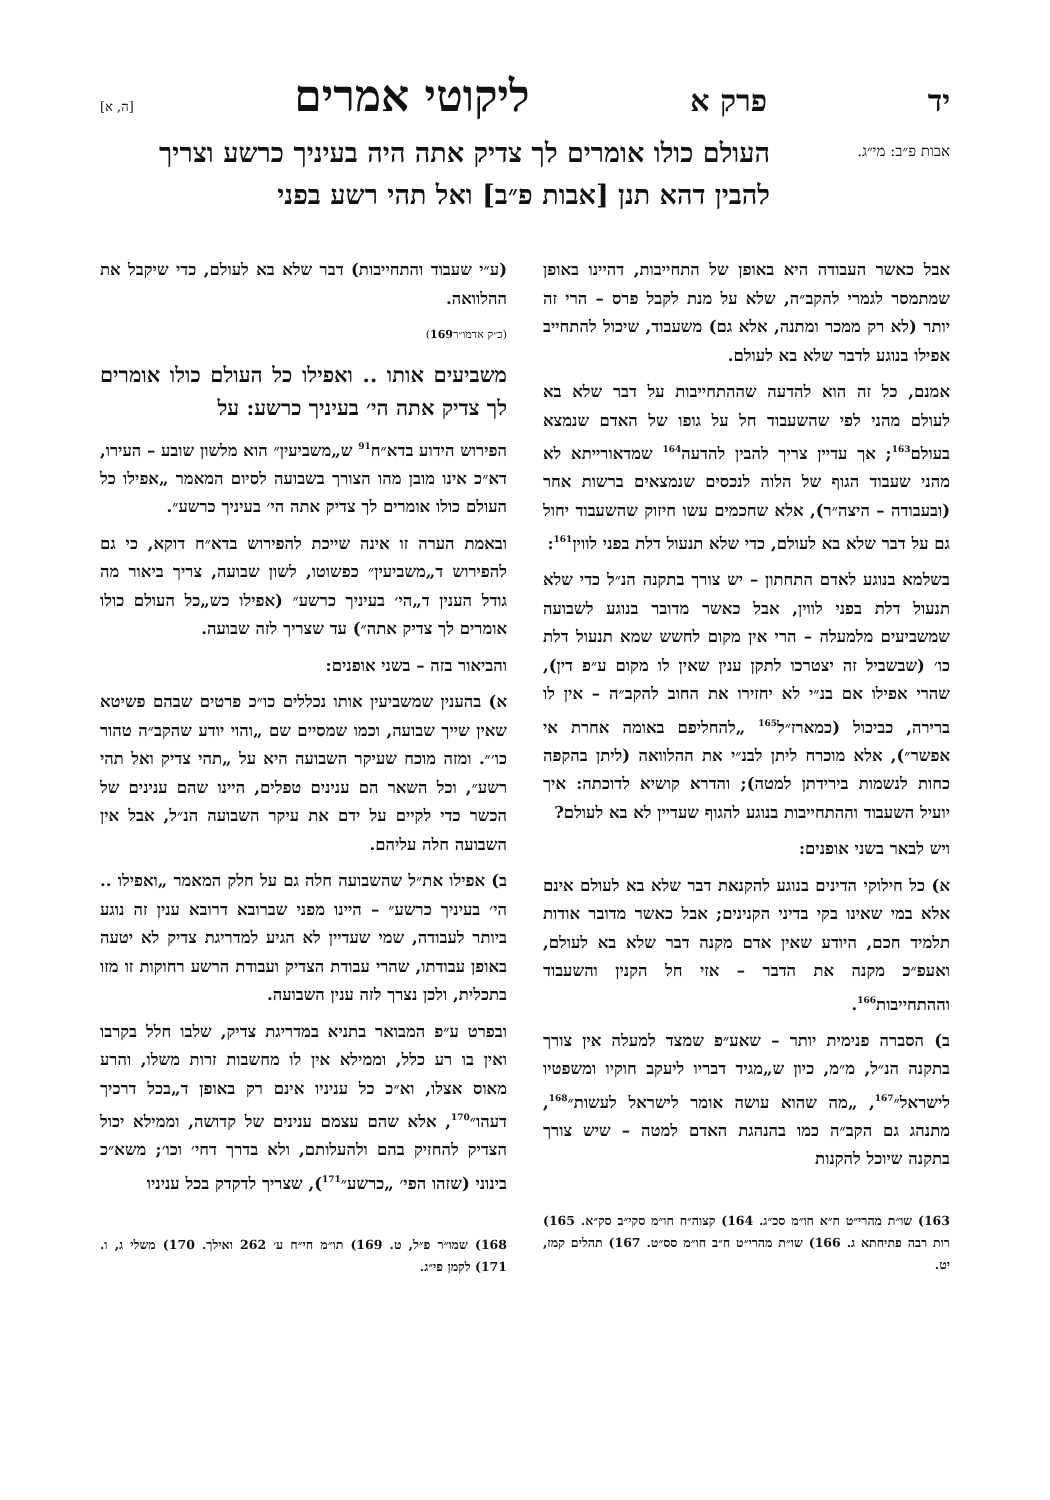יד פרק א ליקוטי אמרים [ה, א]
אבות פ״ב: מי״ג.
העולם כולו אומרים לך צדיק אתה היה בעיניך כרשע וצריך להבין דהא תנן [אבות פ״ב] ואל תהי רשע בפני
אבל כאשר העבודה היא באופן של התחייבות, דהיינו באופן שמתמסר לגמרי להקב״ה, שלא על מנת לקבל פרס – הרי זה יותר (לא רק ממכר ומתנה, אלא גם) משעבוד, שיכול להתחייב אפילו בנוגע לדבר שלא בא לעולם.
אמנם, כל זה הוא להדעה שההתחייבות על דבר שלא בא לעולם מהני לפי שהשעבוד חל על גופו של האדם שנמצא בעולם<sup>163</sup>; אך עדיין צריך להבין להדעה<sup>164</sup> שמדאורייתא לא מהני שעבוד הגוף של הלוה לנכסים שנמצאים ברשות אחר (ובעבודה – היצה״ר), אלא שחכמים עשו חיזוק שהשעבוד יחול גם על דבר שלא בא לעולם, כדי שלא תנעול דלת בפני לווין<sup>161</sup>:
בשלמא בנוגע לאדם התחתון – יש צורך בתקנה הנ״ל כדי שלא תנעול דלת בפני לווין, אבל כאשר מדובר בנוגע לשבועה שמשביעים מלמעלה – הרי אין מקום לחשש שמא תנעול דלת כו׳ (שבשביל זה יצטרכו לתקן ענין שאין לו מקום ע״פ דין), שהרי אפילו אם בנ״י לא יחזירו את החוב להקב״ה – אין לו ברירה, כביכול (כמארז״ל<sup>165</sup> „להחליפם באומה אחרת אי אפשר״), אלא מוכרח ליתן לבנ״י את ההלוואה (ליתן בהקפה כחות לנשמות בירידתן למטה); והדרא קושיא לדוכתה: איך יועיל השעבוד וההתחייבות בנוגע להגוף שעדיין לא בא לעולם?
ויש לבאר בשני אופנים:
א) כל חילוקי הדינים בנוגע להקנאת דבר שלא בא לעולם אינם אלא במי שאינו בקי בדיני הקנינים; אבל כאשר מדובר אודות תלמיד חכם, היודע שאין אדם מקנה דבר שלא בא לעולם, ואעפ״כ מקנה את הדבר – אזי חל הקנין והשעבוד וההתחייבות<sup>166</sup>.
ב) הסברה פנימית יותר – שאע״פ שמצד למעלה אין צורך בתקנה הנ״ל, מ״מ, כיון ש„מגיד דבריו ליעקב חוקיו ומשפטיו לישראל״<sup>167</sup>, „מה שהוא עושה אומר לישראל לעשות״<sup>168</sup>, מתנהג גם הקב״ה כמו בהנהגת האדם למטה – שיש צורך בתקנה שיוכל להקנות
163) שו״ת מהרי״ט ח״א חו״מ סכ״ג. 164) קצוה״ח חו״מ סקי״ב סק״א. 165) רות רבה פתיחתא ג. 166) שו״ת מהרי״ט ח״ב חו״מ סס״ט. 167) תהלים קמז, יט.
(ע״י שעבוד והתחייבות) דבר שלא בא לעולם, כדי שיקבל את ההלוואה.
(כ״ק אדמו״ר169)
משביעים אותו .. ואפילו כל העולם כולו אומרים לך צדיק אתה הי׳ בעיניך כרשע: על
הפירוש הידוע בדא״ח<sup>91</sup> ש„משביעין״ הוא מלשון שובע – העירו, דא״כ אינו מובן מהו הצורך בשבועה לסיום המאמר „אפילו כל העולם כולו אומרים לך צדיק אתה הי׳ בעיניך כרשע״.
ובאמת הערה זו אינה שייכת להפירוש בדא״ח דוקא, כי גם להפירוש ד„משביעין״ כפשוטו, לשון שבועה, צריך ביאור מה גודל הענין ד„הי׳ בעיניך כרשע״ (אפילו כש„כל העולם כולו אומרים לך צדיק אתה״) עד שצריך לזה שבועה.
והביאור בזה – בשני אופנים:
א) בהענין שמשביעין אותו נכללים כו״כ פרטים שבהם פשיטא שאין שייך שבועה, וכמו שמסיים שם „והוי יודע שהקב״ה טהור כו׳״. ומזה מוכח שעיקר השבועה היא על „תהי צדיק ואל תהי רשע״, וכל השאר הם ענינים טפלים, היינו שהם ענינים של הכשר כדי לקיים על ידם את עיקר השבועה הנ״ל, אבל אין השבועה חלה עליהם.
ב) אפילו את״ל שהשבועה חלה גם על חלק המאמר „ואפילו .. הי׳ בעיניך כרשע״ – היינו מפני שברובא דרובא ענין זה נוגע ביותר לעבודה, שמי שעדיין לא הגיע למדריגת צדיק לא יטעה באופן עבודתו, שהרי עבודת הצדיק ועבודת הרשע רחוקות זו מזו בתכלית, ולכן נצרך לזה ענין השבועה.
ובפרט ע״פ המבואר בתניא במדריגת צדיק, שלבו חלל בקרבו ואין בו רע כלל, וממילא אין לו מחשבות זרות משלו, והרע מאוס אצלו, וא״כ כל עניניו אינם רק באופן ד„בכל דרכיך דעהו״<sup>170</sup>, אלא שהם עצמם ענינים של קדושה, וממילא יכול הצדיק להחזיק בהם ולהעלותם, ולא בדרך דחי׳ וכו׳; משא״כ בינוני (שזהו הפי׳ „כרשע״<sup>171</sup>), שצריך לדקדק בכל עניניו
168) שמו״ר פ״ל, ט. 169) תו״מ חי״ח ע׳ 262 ואילך. 170) משלי ג, ו. 171) לקמן פי״ג.